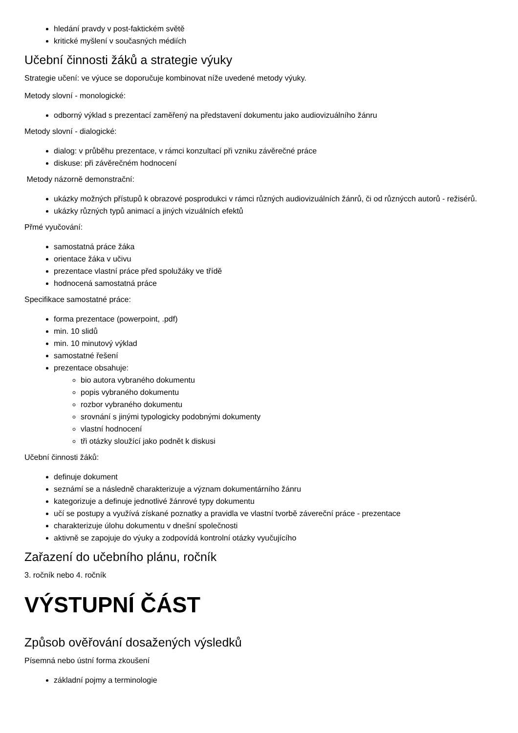hledání pravdy v post-faktickém světě
kritické myšlení v současných médiích
Učební činnosti žáků a strategie výuky
Strategie učení: ve výuce se doporučuje kombinovat níže uvedené metody výuky.
Metody slovní - monologické:
odborný výklad s prezentací zaměřený na představení dokumentu jako audiovizuálního žánru
Metody slovní - dialogické:
dialog: v průběhu prezentace, v rámci konzultací při vzniku závěrečné práce
diskuse: při závěrečném hodnocení
Metody názorně demonstrační:
ukázky možných přístupů k obrazové posprodukci v rámci různých audiovizuálních žánrů, či od různýcch autorů - režisérů.
ukázky různých typů animací a jiných vizuálních efektů
Přmé vyučování:
samostatná práce žáka
orientace žáka v učivu
prezentace vlastní práce před spolužáky ve třídě
hodnocená samostatná práce
Specifikace samostatné práce:
forma prezentace (powerpoint, .pdf)
min. 10 slidů
min. 10 minutový výklad
samostatné řešení
prezentace obsahuje:
bio autora vybraného dokumentu
popis vybraného dokumentu
rozbor vybraného dokumentu
srovnání s jinými typologicky podobnými dokumenty
vlastní hodnocení
tři otázky sloužící jako podnět k diskusi
Učební činnosti žáků:
definuje dokument
seznámí se a následně charakterizuje a význam dokumentárního žánru
kategorizuje a definuje jednotlivé žánrové typy dokumentu
učí se postupy a využívá získané poznatky a pravidla ve vlastní tvorbě závereční práce - prezentace
charakterizuje úlohu dokumentu v dnešní společnosti
aktivně se zapojuje do výuky a zodpovídá kontrolní otázky vyučujícího
Zařazení do učebního plánu, ročník
3. ročník nebo 4. ročník
VÝSTUPNÍ ČÁST
Způsob ověřování dosažených výsledků
Písemná nebo ústní forma zkoušení
základní pojmy a terminologie